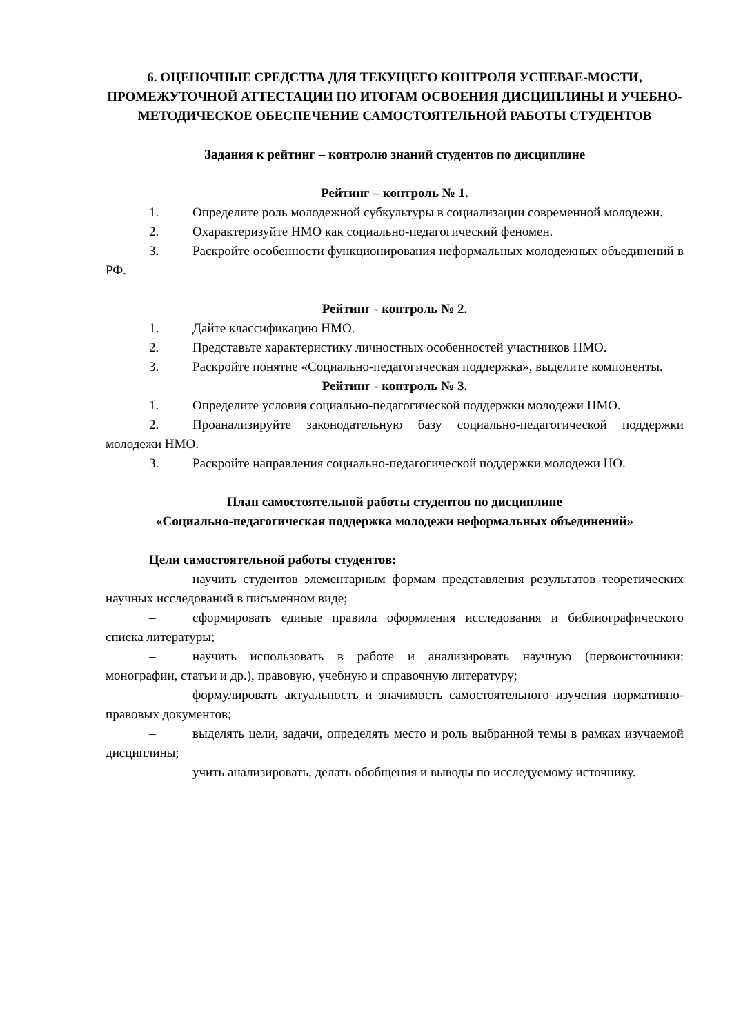6. ОЦЕНОЧНЫЕ СРЕДСТВА ДЛЯ ТЕКУЩЕГО КОНТРОЛЯ УСПЕВАЕ-МОСТИ, ПРОМЕЖУТОЧНОЙ АТТЕСТАЦИИ ПО ИТОГАМ ОСВОЕНИЯ ДИСЦИПЛИНЫ И УЧЕБНО-МЕТОДИЧЕСКОЕ ОБЕСПЕЧЕНИЕ САМОСТОЯТЕЛЬНОЙ РАБОТЫ СТУДЕНТОВ
Задания к рейтинг – контролю знаний студентов по дисциплине
Рейтинг – контроль № 1.
1. Определите роль молодежной субкультуры в социализации современной молодежи.
2. Охарактеризуйте НМО как социально-педагогический феномен.
3. Раскройте особенности функционирования неформальных молодежных объединений в РФ.
Рейтинг - контроль № 2.
1. Дайте классификацию НМО.
2. Представьте характеристику личностных особенностей участников НМО.
3. Раскройте понятие «Социально-педагогическая поддержка», выделите компоненты.
Рейтинг - контроль № 3.
1. Определите условия социально-педагогической поддержки молодежи НМО.
2. Проанализируйте законодательную базу социально-педагогической поддержки молодежи НМО.
3. Раскройте направления социально-педагогической поддержки молодежи НО.
План самостоятельной работы студентов по дисциплине
«Социально-педагогическая поддержка молодежи неформальных объединений»
Цели самостоятельной работы студентов:
– научить студентов элементарным формам представления результатов теоретических научных исследований в письменном виде;
– сформировать единые правила оформления исследования и библиографического списка литературы;
– научить использовать в работе и анализировать научную (первоисточники: монографии, статьи и др.), правовую, учебную и справочную литературу;
– формулировать актуальность и значимость самостоятельного изучения нормативно-правовых документов;
– выделять цели, задачи, определять место и роль выбранной темы в рамках изучаемой дисциплины;
– учить анализировать, делать обобщения и выводы по исследуемому источнику.